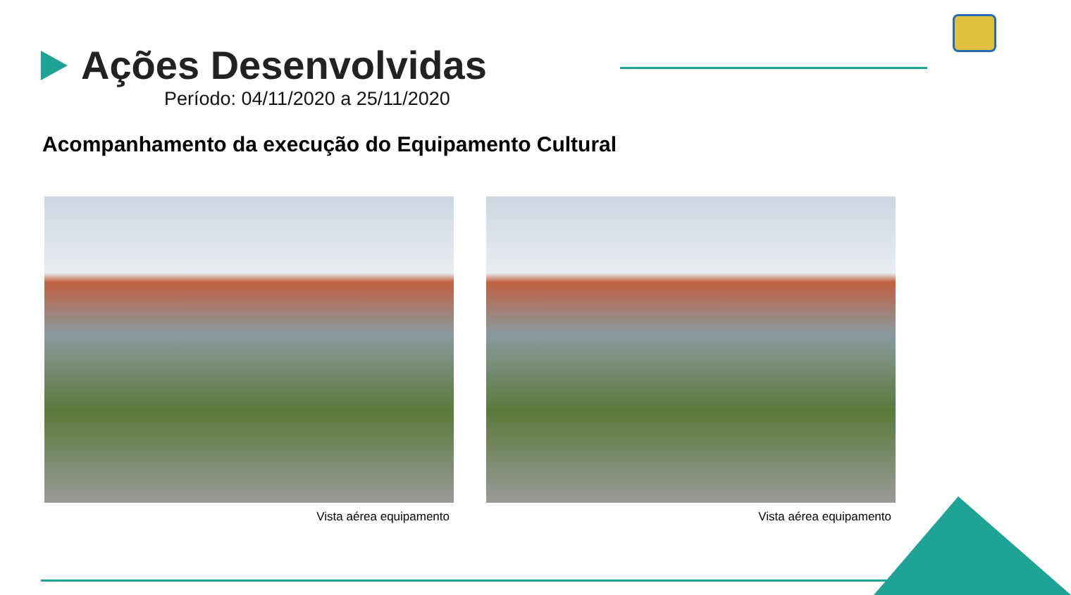Ações Desenvolvidas
Período: 04/11/2020 a 25/11/2020
Acompanhamento da execução do Equipamento Cultural
Vista aérea equipamento Vista aérea equipamento